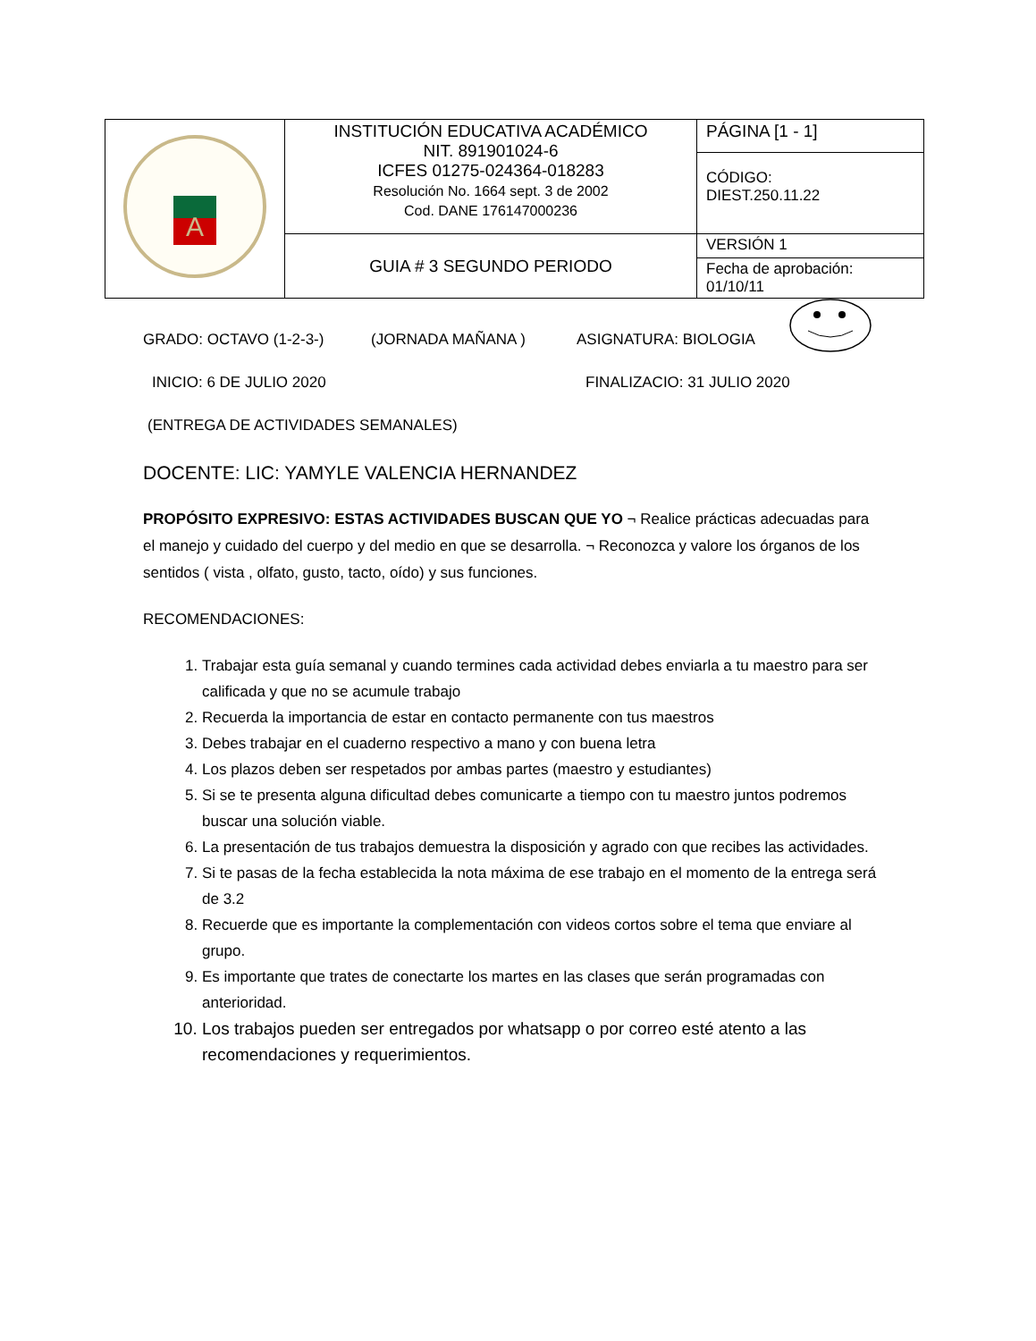| A | INSTITUCIÓN EDUCATIVA ACADÉMICO NIT. 891901024-6 ICFES 01275-024364-018283 Resolución No. 1664 sept. 3 de 2002 Cod. DANE 176147000236 | PÁGINA [1 - 1] |
| | | CÓDIGO: DIEST.250.11.22 |
| | GUIA # 3 SEGUNDO PERIODO | VERSIÓN 1 |
| | | Fecha de aprobación: 01/10/11 |
GRADO: OCTAVO (1-2-3-) (JORNADA MAÑANA ) ASIGNATURA: BIOLOGIA
INICIO: 6 DE JULIO 2020 FINALIZACIO: 31 JULIO 2020
(ENTREGA DE ACTIVIDADES SEMANALES)
DOCENTE: LIC: YAMYLE VALENCIA HERNANDEZ
PROPÓSITO EXPRESIVO: ESTAS ACTIVIDADES BUSCAN QUE YO ¬ Realice prácticas adecuadas para el manejo y cuidado del cuerpo y del medio en que se desarrolla. ¬ Reconozca y valore los órganos de los sentidos ( vista , olfato, gusto, tacto, oído) y sus funciones.
RECOMENDACIONES:
1. Trabajar esta guía semanal y cuando termines cada actividad debes enviarla a tu maestro para ser calificada y que no se acumule trabajo
2. Recuerda la importancia de estar en contacto permanente con tus maestros
3. Debes trabajar en el cuaderno respectivo a mano y con buena letra
4. Los plazos deben ser respetados por ambas partes (maestro y estudiantes)
5. Si se te presenta alguna dificultad debes comunicarte a tiempo con tu maestro juntos podremos buscar una solución viable.
6. La presentación de tus trabajos demuestra la disposición y agrado con que recibes las actividades.
7. Si te pasas de la fecha establecida la nota máxima de ese trabajo en el momento de la entrega será de 3.2
8. Recuerde que es importante la complementación con videos cortos sobre el tema que enviare al grupo.
9. Es importante que trates de conectarte los martes en las clases que serán programadas con anterioridad.
10. Los trabajos pueden ser entregados por whatsapp o por correo esté atento a las recomendaciones y requerimientos.